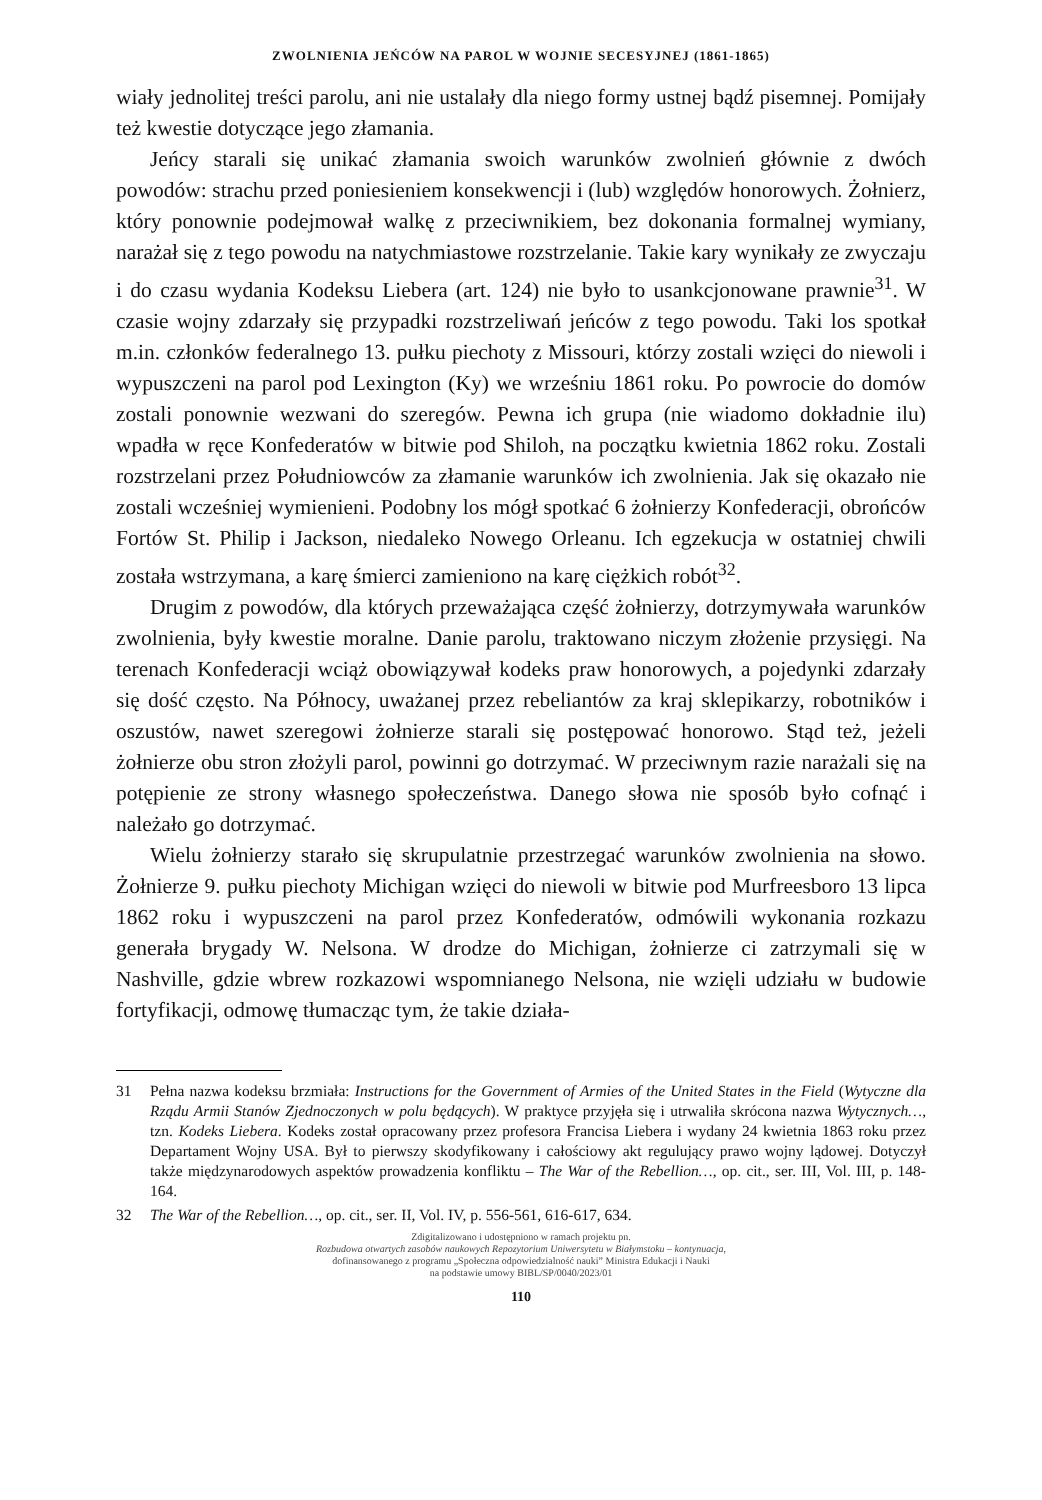ZWOLNIENIA JEŃCÓW NA PAROL W WOJNIE SECESYJNEJ (1861-1865)
wiały jednolitej treści parolu, ani nie ustalały dla niego formy ustnej bądź pisemnej. Pomijały też kwestie dotyczące jego złamania.
Jeńcy starali się unikać złamania swoich warunków zwolnień głównie z dwóch powodów: strachu przed poniesieniem konsekwencji i (lub) względów honorowych. Żołnierz, który ponownie podejmował walkę z przeciwnikiem, bez dokonania formalnej wymiany, narażał się z tego powodu na natychmiastowe rozstrzelanie. Takie kary wynikały ze zwyczaju i do czasu wydania Kodeksu Liebera (art. 124) nie było to usankcjonowane prawnie<sup>31</sup>. W czasie wojny zdarzały się przypadki rozstrzeliwań jeńców z tego powodu. Taki los spotkał m.in. członków federalnego 13. pułku piechoty z Missouri, którzy zostali wzięci do niewoli i wypuszczeni na parol pod Lexington (Ky) we wrześniu 1861 roku. Po powrocie do domów zostali ponownie wezwani do szeregów. Pewna ich grupa (nie wiadomo dokładnie ilu) wpadła w ręce Konfederatów w bitwie pod Shiloh, na początku kwietnia 1862 roku. Zostali rozstrzelani przez Południowców za złamanie warunków ich zwolnienia. Jak się okazało nie zostali wcześniej wymienieni. Podobny los mógł spotkać 6 żołnierzy Konfederacji, obrońców Fortów St. Philip i Jackson, niedaleko Nowego Orleanu. Ich egzekucja w ostatniej chwili została wstrzymana, a karę śmierci zamieniono na karę ciężkich robót<sup>32</sup>.
Drugim z powodów, dla których przeważająca część żołnierzy, dotrzymywała warunków zwolnienia, były kwestie moralne. Danie parolu, traktowano niczym złożenie przysięgi. Na terenach Konfederacji wciąż obowiązywał kodeks praw honorowych, a pojedynki zdarzały się dość często. Na Północy, uważanej przez rebeliantów za kraj sklepikarzy, robotników i oszustów, nawet szeregowi żołnierze starali się postępować honorowo. Stąd też, jeżeli żołnierze obu stron złożyli parol, powinni go dotrzymać. W przeciwnym razie narażali się na potępienie ze strony własnego społeczeństwa. Danego słowa nie sposób było cofnąć i należało go dotrzymać.
Wielu żołnierzy starało się skrupulatnie przestrzegać warunków zwolnienia na słowo. Żołnierze 9. pułku piechoty Michigan wzięci do niewoli w bitwie pod Murfreesboro 13 lipca 1862 roku i wypuszczeni na parol przez Konfederatów, odmówili wykonania rozkazu generała brygady W. Nelsona. W drodze do Michigan, żołnierze ci zatrzymali się w Nashville, gdzie wbrew rozkazowi wspomnianego Nelsona, nie wzięli udziału w budowie fortyfikacji, odmowę tłumacząc tym, że takie działa-
31 Pełna nazwa kodeksu brzmiała: Instructions for the Government of Armies of the United States in the Field (Wytyczne dla Rządu Armii Stanów Zjednoczonych w polu będących). W praktyce przyjęła się i utrwaliła skrócona nazwa Wytycznych…, tzn. Kodeks Liebera. Kodeks został opracowany przez profesora Francisa Liebera i wydany 24 kwietnia 1863 roku przez Departament Wojny USA. Był to pierwszy skodyfikowany i całościowy akt regulujący prawo wojny lądowej. Dotyczył także międzynarodowych aspektów prowadzenia konfliktu – The War of the Rebellion…, op. cit., ser. III, Vol. III, p. 148-164.
32 The War of the Rebellion…, op. cit., ser. II, Vol. IV, p. 556-561, 616-617, 634.
Zdigitalizowano i udostępniono w ramach projektu pn.
Rozbudowa otwartych zasobów naukowych Repozytorium Uniwersytetu w Białymstoku – kontynuacja,
dofinansowanego z programu „Społeczna odpowiedzialność nauki” Ministra Edukacji i Nauki
na podstawie umowy BIBL/SP/0040/2023/01
110